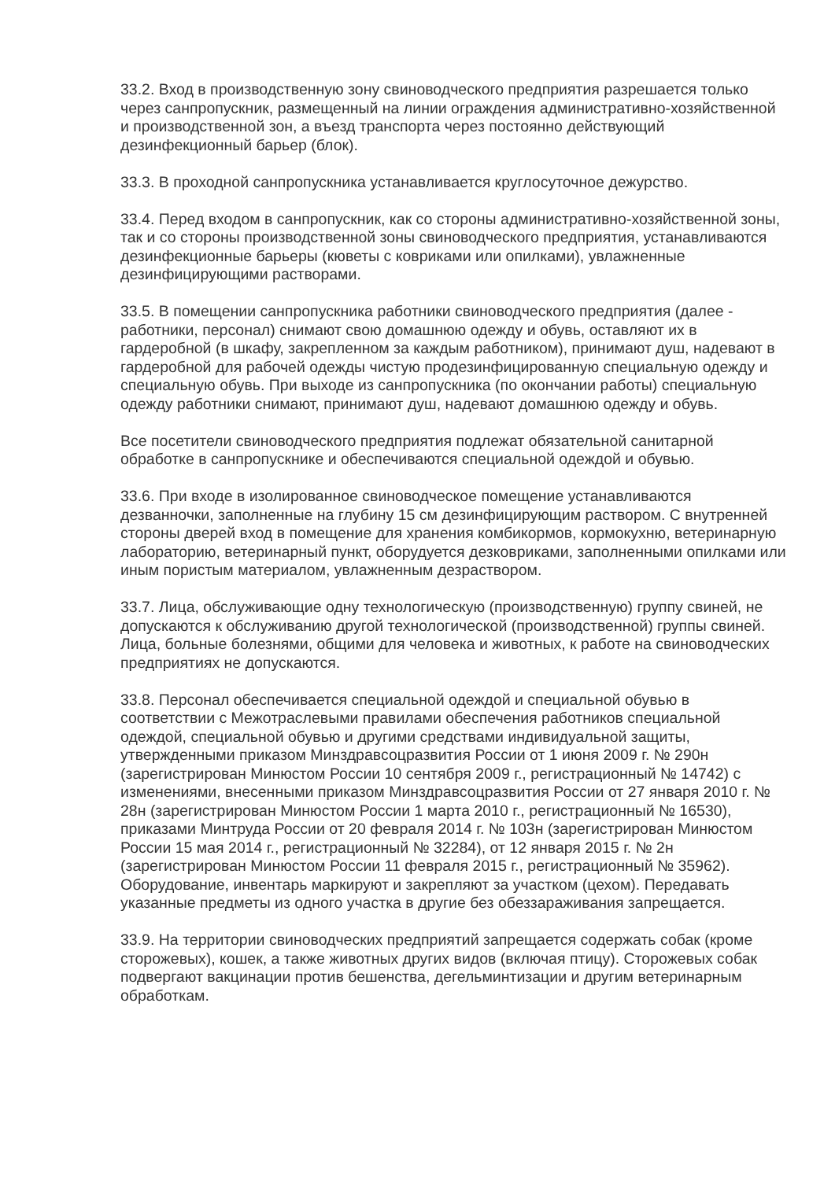33.2. Вход в производственную зону свиноводческого предприятия разрешается только через санпропускник, размещенный на линии ограждения административно-хозяйственной и производственной зон, а въезд транспорта через постоянно действующий дезинфекционный барьер (блок).
33.3. В проходной санпропускника устанавливается круглосуточное дежурство.
33.4. Перед входом в санпропускник, как со стороны административно-хозяйственной зоны, так и со стороны производственной зоны свиноводческого предприятия, устанавливаются дезинфекционные барьеры (кюветы с ковриками или опилками), увлажненные дезинфицирующими растворами.
33.5. В помещении санпропускника работники свиноводческого предприятия (далее - работники, персонал) снимают свою домашнюю одежду и обувь, оставляют их в гардеробной (в шкафу, закрепленном за каждым работником), принимают душ, надевают в гардеробной для рабочей одежды чистую продезинфицированную специальную одежду и специальную обувь. При выходе из санпропускника (по окончании работы) специальную одежду работники снимают, принимают душ, надевают домашнюю одежду и обувь.
Все посетители свиноводческого предприятия подлежат обязательной санитарной обработке в санпропускнике и обеспечиваются специальной одеждой и обувью.
33.6. При входе в изолированное свиноводческое помещение устанавливаются дезванночки, заполненные на глубину 15 см дезинфицирующим раствором. С внутренней стороны дверей вход в помещение для хранения комбикормов, кормокухню, ветеринарную лабораторию, ветеринарный пункт, оборудуется дезковриками, заполненными опилками или иным пористым материалом, увлажненным дезраствором.
33.7. Лица, обслуживающие одну технологическую (производственную) группу свиней, не допускаются к обслуживанию другой технологической (производственной) группы свиней. Лица, больные болезнями, общими для человека и животных, к работе на свиноводческих предприятиях не допускаются.
33.8. Персонал обеспечивается специальной одеждой и специальной обувью в соответствии с Межотраслевыми правилами обеспечения работников специальной одеждой, специальной обувью и другими средствами индивидуальной защиты, утвержденными приказом Минздравсоцразвития России от 1 июня 2009 г. № 290н (зарегистрирован Минюстом России 10 сентября 2009 г., регистрационный № 14742) с изменениями, внесенными приказом Минздравсоцразвития России от 27 января 2010 г. № 28н (зарегистрирован Минюстом России 1 марта 2010 г., регистрационный № 16530), приказами Минтруда России от 20 февраля 2014 г. № 103н (зарегистрирован Минюстом России 15 мая 2014 г., регистрационный № 32284), от 12 января 2015 г. № 2н (зарегистрирован Минюстом России 11 февраля 2015 г., регистрационный № 35962). Оборудование, инвентарь маркируют и закрепляют за участком (цехом). Передавать указанные предметы из одного участка в другие без обеззараживания запрещается.
33.9. На территории свиноводческих предприятий запрещается содержать собак (кроме сторожевых), кошек, а также животных других видов (включая птицу). Сторожевых собак подвергают вакцинации против бешенства, дегельминтизации и другим ветеринарным обработкам.